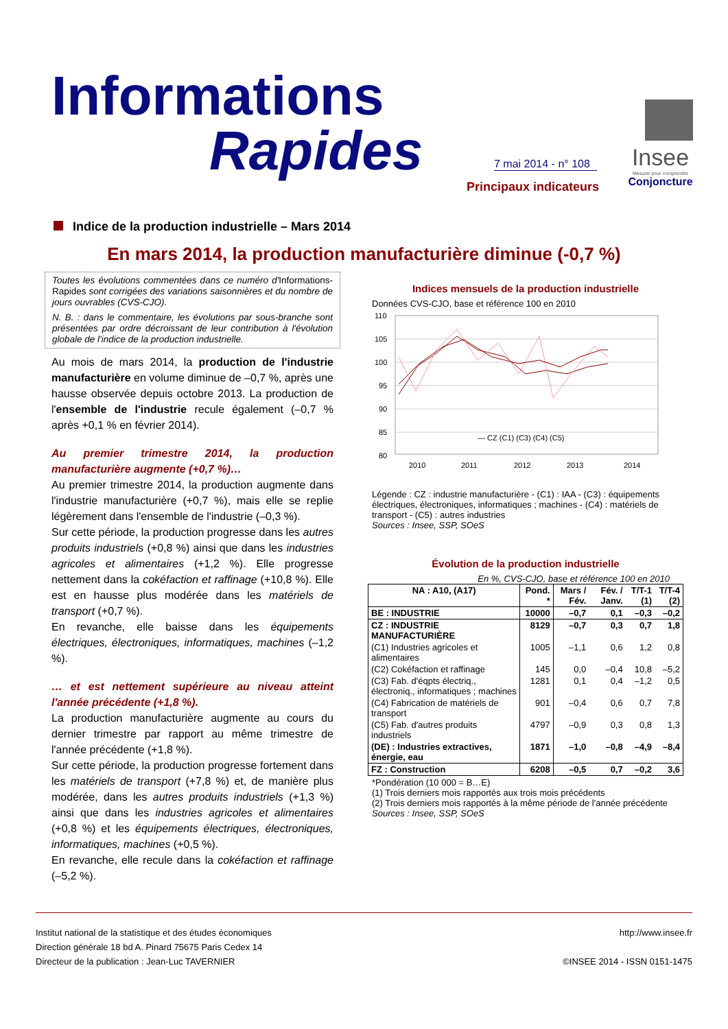Informations
Rapides
7 mai 2014 - n° 108
Principaux indicateurs
Insee
Mesurer pour comprendre
Conjoncture
Indice de la production industrielle – Mars 2014
En mars 2014, la production manufacturière diminue (-0,7 %)
Toutes les évolutions commentées dans ce numéro d'Informations-Rapides sont corrigées des variations saisonnières et du nombre de jours ouvrables (CVS-CJO).
N. B. : dans le commentaire, les évolutions par sous-branche sont présentées par ordre décroissant de leur contribution à l'évolution globale de l'indice de la production industrielle.
Au mois de mars 2014, la production de l'industrie manufacturière en volume diminue de –0,7 %, après une hausse observée depuis octobre 2013. La production de l'ensemble de l'industrie recule également (–0,7 % après +0,1 % en février 2014).
Au premier trimestre 2014, la production manufacturière augmente (+0,7 %)…
Au premier trimestre 2014, la production augmente dans l'industrie manufacturière (+0,7 %), mais elle se replie légèrement dans l'ensemble de l'industrie (–0,3 %).
Sur cette période, la production progresse dans les autres produits industriels (+0,8 %) ainsi que dans les industries agricoles et alimentaires (+1,2 %). Elle progresse nettement dans la cokéfaction et raffinage (+10,8 %). Elle est en hausse plus modérée dans les matériels de transport (+0,7 %).
En revanche, elle baisse dans les équipements électriques, électroniques, informatiques, machines (–1,2 %).
… et est nettement supérieure au niveau atteint l'année précédente (+1,8 %).
La production manufacturière augmente au cours du dernier trimestre par rapport au même trimestre de l'année précédente (+1,8 %).
Sur cette période, la production progresse fortement dans les matériels de transport (+7,8 %) et, de manière plus modérée, dans les autres produits industriels (+1,3 %) ainsi que dans les industries agricoles et alimentaires (+0,8 %) et les équipements électriques, électroniques, informatiques, machines (+0,5 %).
En revanche, elle recule dans la cokéfaction et raffinage (–5,2 %).
Indices mensuels de la production industrielle
Données CVS-CJO, base et référence 100 en 2010
110
105
100
95
90
85
80
2010
2011
2012
2013
2014
— CZ (C1) (C3) (C4) (C5)
Légende : CZ : industrie manufacturière - (C1) : IAA - (C3) : équipements électriques, électroniques, informatiques ; machines - (C4) : matériels de transport - (C5) : autres industries
Sources : Insee, SSP, SOeS
Évolution de la production industrielle
En %, CVS-CJO, base et référence 100 en 2010
| NA : A10, (A17) | Pond. * | Mars / Fév. | Fév. / Janv. | T/T-1 (1) | T/T-4 (2) |
| --- | --- | --- | --- | --- | --- |
| BE : INDUSTRIE | 10000 | –0,7 | 0,1 | –0,3 | –0,2 |
| CZ : INDUSTRIE MANUFACTURIÈRE | 8129 | –0,7 | 0,3 | 0,7 | 1,8 |
| (C1) Industries agricoles et alimentaires | 1005 | –1,1 | 0,6 | 1,2 | 0,8 |
| (C2) Cokéfaction et raffinage | 145 | 0,0 | –0,4 | 10,8 | –5,2 |
| (C3) Fab. d'éqpts électriq., électroniq., informatiques ; machines | 1281 | 0,1 | 0,4 | –1,2 | 0,5 |
| (C4) Fabrication de matériels de transport | 901 | –0,4 | 0,6 | 0,7 | 7,8 |
| (C5) Fab. d'autres produits industriels | 4797 | –0,9 | 0,3 | 0,8 | 1,3 |
| (DE) : Industries extractives, énergie, eau | 1871 | –1,0 | –0,8 | –4,9 | –8,4 |
| FZ : Construction | 6208 | –0,5 | 0,7 | –0,2 | 3,6 |
*Pondération (10 000 = B…E)
(1) Trois derniers mois rapportés aux trois mois précédents
(2) Trois derniers mois rapportés à la même période de l'année précédente
Sources : Insee, SSP, SOeS
Institut national de la statistique et des études économiques
Direction générale 18 bd A. Pinard 75675 Paris Cedex 14
Directeur de la publication : Jean-Luc TAVERNIER
http://www.insee.fr
©INSEE 2014 - ISSN 0151-1475